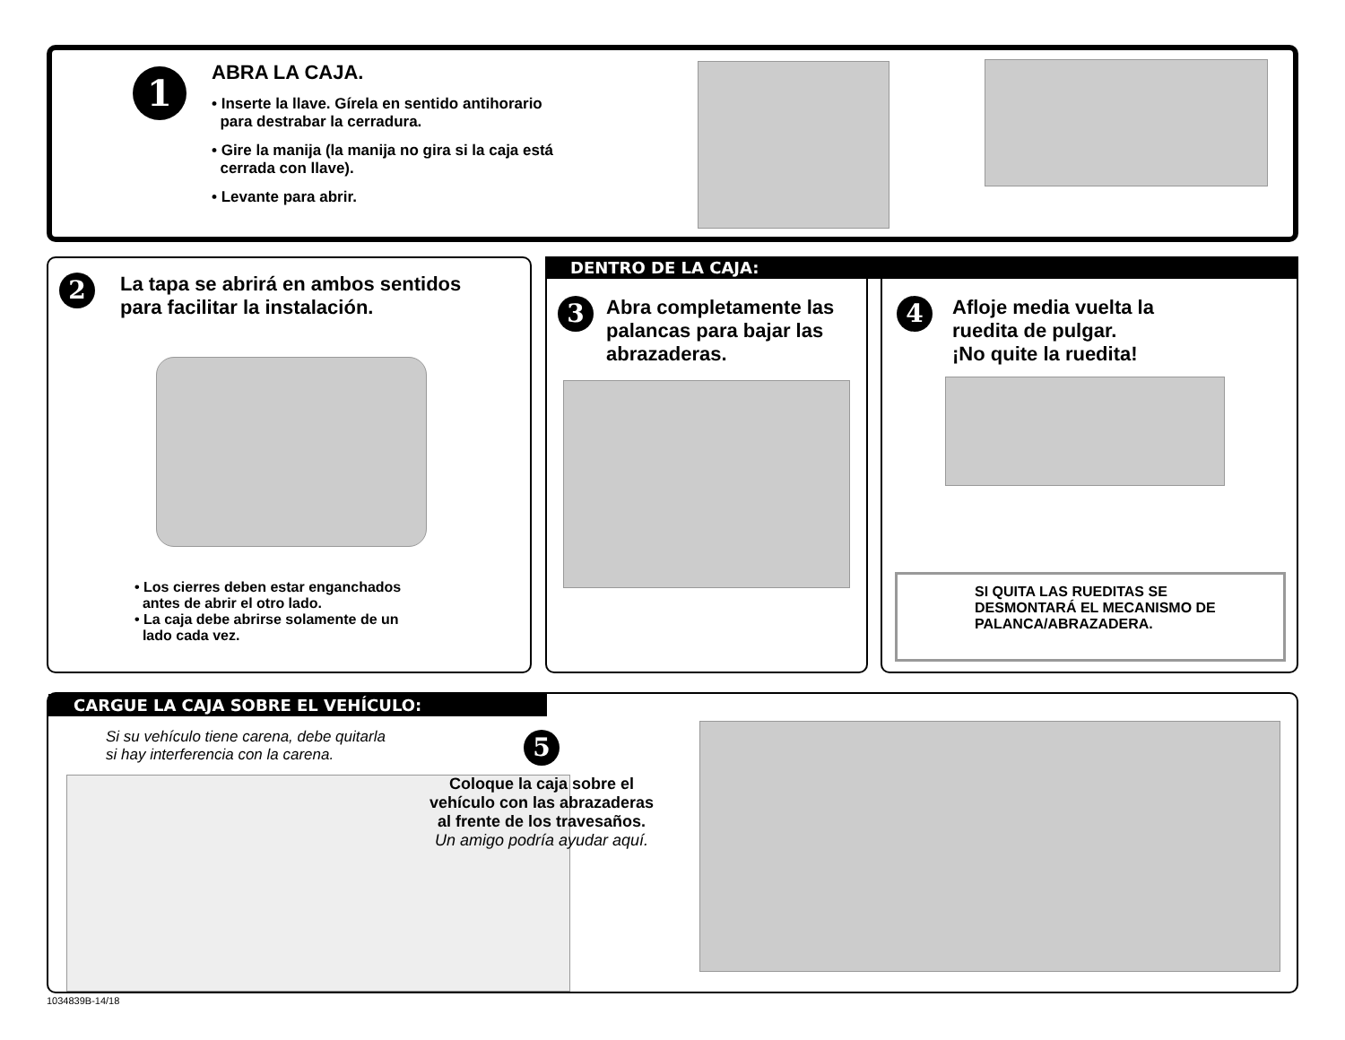1
ABRA LA CAJA.
• Inserte la llave. Gírela en sentido antihorario
para destrabar la cerradura.
• Gire la manija (la manija no gira si la caja está
cerrada con llave).
• Levante para abrir.
2
La tapa se abrirá en ambos sentidos
para facilitar la instalación.
• Los cierres deben estar enganchados
antes de abrir el otro lado.
• La caja debe abrirse solamente de un
lado cada vez.
DENTRO DE LA CAJA:
3
Abra completamente las
palancas para bajar las
abrazaderas.
4
Afloje media vuelta la
ruedita de pulgar.
¡No quite la ruedita!
SI QUITA LAS RUEDITAS SE
DESMONTARÁ EL MECANISMO DE
PALANCA/ABRAZADERA.
CARGUE LA CAJA SOBRE EL VEHÍCULO:
Si su vehículo tiene carena, debe quitarla
si hay interferencia con la carena.
5
Coloque la caja sobre el
vehículo con las abrazaderas
al frente de los travesaños.
Un amigo podría ayudar aquí.
1034839B-14/18